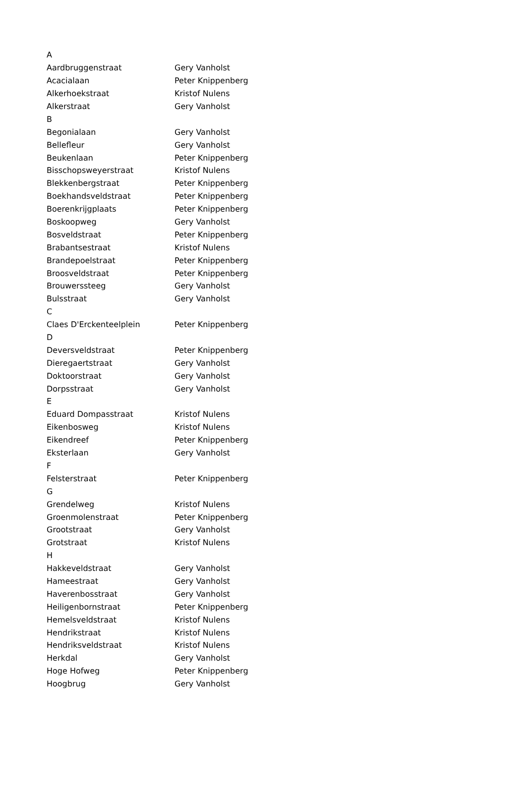| A | |
| Aardbruggenstraat | Gery Vanholst |
| Acacialaan | Peter Knippenberg |
| Alkerhoekstraat | Kristof Nulens |
| Alkerstraat | Gery Vanholst |
| B | |
| Begonialaan | Gery Vanholst |
| Bellefleur | Gery Vanholst |
| Beukenlaan | Peter Knippenberg |
| Bisschopsweyerstraat | Kristof Nulens |
| Blekkenbergstraat | Peter Knippenberg |
| Boekhandsveldstraat | Peter Knippenberg |
| Boerenkrijgplaats | Peter Knippenberg |
| Boskoopweg | Gery Vanholst |
| Bosveldstraat | Peter Knippenberg |
| Brabantsestraat | Kristof Nulens |
| Brandepoelstraat | Peter Knippenberg |
| Broosveldstraat | Peter Knippenberg |
| Brouwerssteeg | Gery Vanholst |
| Bulsstraat | Gery Vanholst |
| C | |
| Claes D'Erckenteelplein | Peter Knippenberg |
| D | |
| Deversveldstraat | Peter Knippenberg |
| Dieregaertstraat | Gery Vanholst |
| Doktoorstraat | Gery Vanholst |
| Dorpsstraat | Gery Vanholst |
| E | |
| Eduard Dompasstraat | Kristof Nulens |
| Eikenbosweg | Kristof Nulens |
| Eikendreef | Peter Knippenberg |
| Eksterlaan | Gery Vanholst |
| F | |
| Felsterstraat | Peter Knippenberg |
| G | |
| Grendelweg | Kristof Nulens |
| Groenmolenstraat | Peter Knippenberg |
| Grootstraat | Gery Vanholst |
| Grotstraat | Kristof Nulens |
| H | |
| Hakkeveldstraat | Gery Vanholst |
| Hameestraat | Gery Vanholst |
| Haverenbosstraat | Gery Vanholst |
| Heiligenbornstraat | Peter Knippenberg |
| Hemelsveldstraat | Kristof Nulens |
| Hendrikstraat | Kristof Nulens |
| Hendriksveldstraat | Kristof Nulens |
| Herkdal | Gery Vanholst |
| Hoge Hofweg | Peter Knippenberg |
| Hoogbrug | Gery Vanholst |